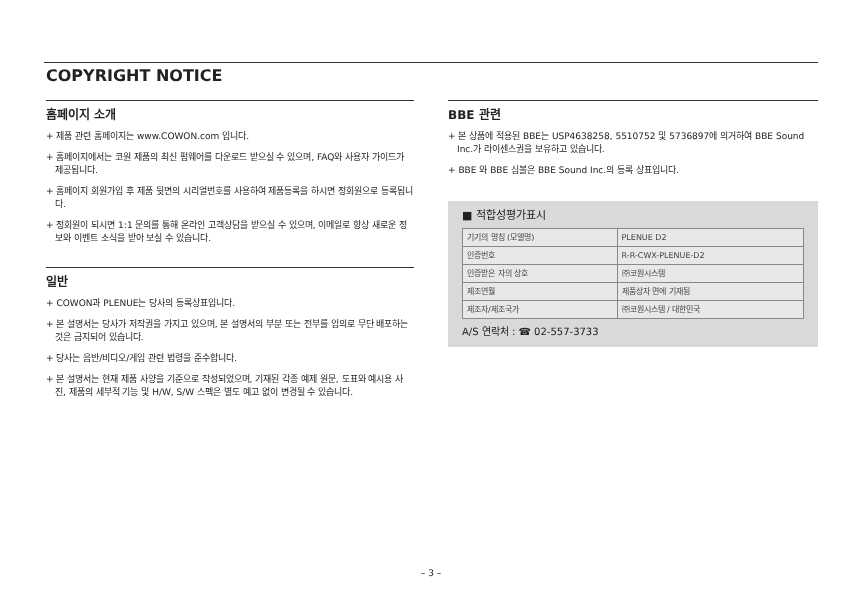COPYRIGHT NOTICE
홈페이지 소개
+ 제품 관련 홈페이지는 www.COWON.com 입니다.
+ 홈페이지에서는 코원 제품의 최신 펌웨어를 다운로드 받으실 수 있으며, FAQ와 사용자 가이드가 제공됩니다.
+ 홈페이지 회원가입 후 제품 뒷면의 시리얼번호를 사용하여 제품등록을 하시면 정회원으로 등록됩니다.
+ 정회원이 되시면 1:1 문의를 통해 온라인 고객상담을 받으실 수 있으며, 이메일로 항상 새로운 정보와 이벤트 소식을 받아 보실 수 있습니다.
일반
+ COWON과 PLENUE는 당사의 등록상표입니다.
+ 본 설명서는 당사가 저작권을 가지고 있으며, 본 설명서의 부분 또는 전부를 임의로 무단 배포하는 것은 금지되어 있습니다.
+ 당사는 음반/비디오/게임 관련 법령을 준수합니다.
+ 본 설명서는 현재 제품 사양을 기준으로 작성되었으며, 기재된 각종 예제 원문, 도표와 예시용 사진, 제품의 세부적 기능 및 H/W, S/W 스펙은 별도 예고 없이 변경될 수 있습니다.
BBE 관련
+ 본 상품에 적용된 BBE는 USP4638258, 5510752 및 5736897에 의거하여 BBE Sound Inc.가 라이센스권을 보유하고 있습니다.
+ BBE 와 BBE 심볼은 BBE Sound Inc.의 등록 상표입니다.
■ 적합성평가표시
| 기기의 명칭 (모델명) | PLENUE D2 |
| 인증번호 | R-R-CWX-PLENUE-D2 |
| 인증받은 자의 상호 | ㈜코원시스템 |
| 제조연월 | 제품상자 면에 기재됨 |
| 제조자/제조국가 | ㈜코원시스템 / 대한민국 |
A/S 연락처 : ☎ 02-557-3733
– 3 –